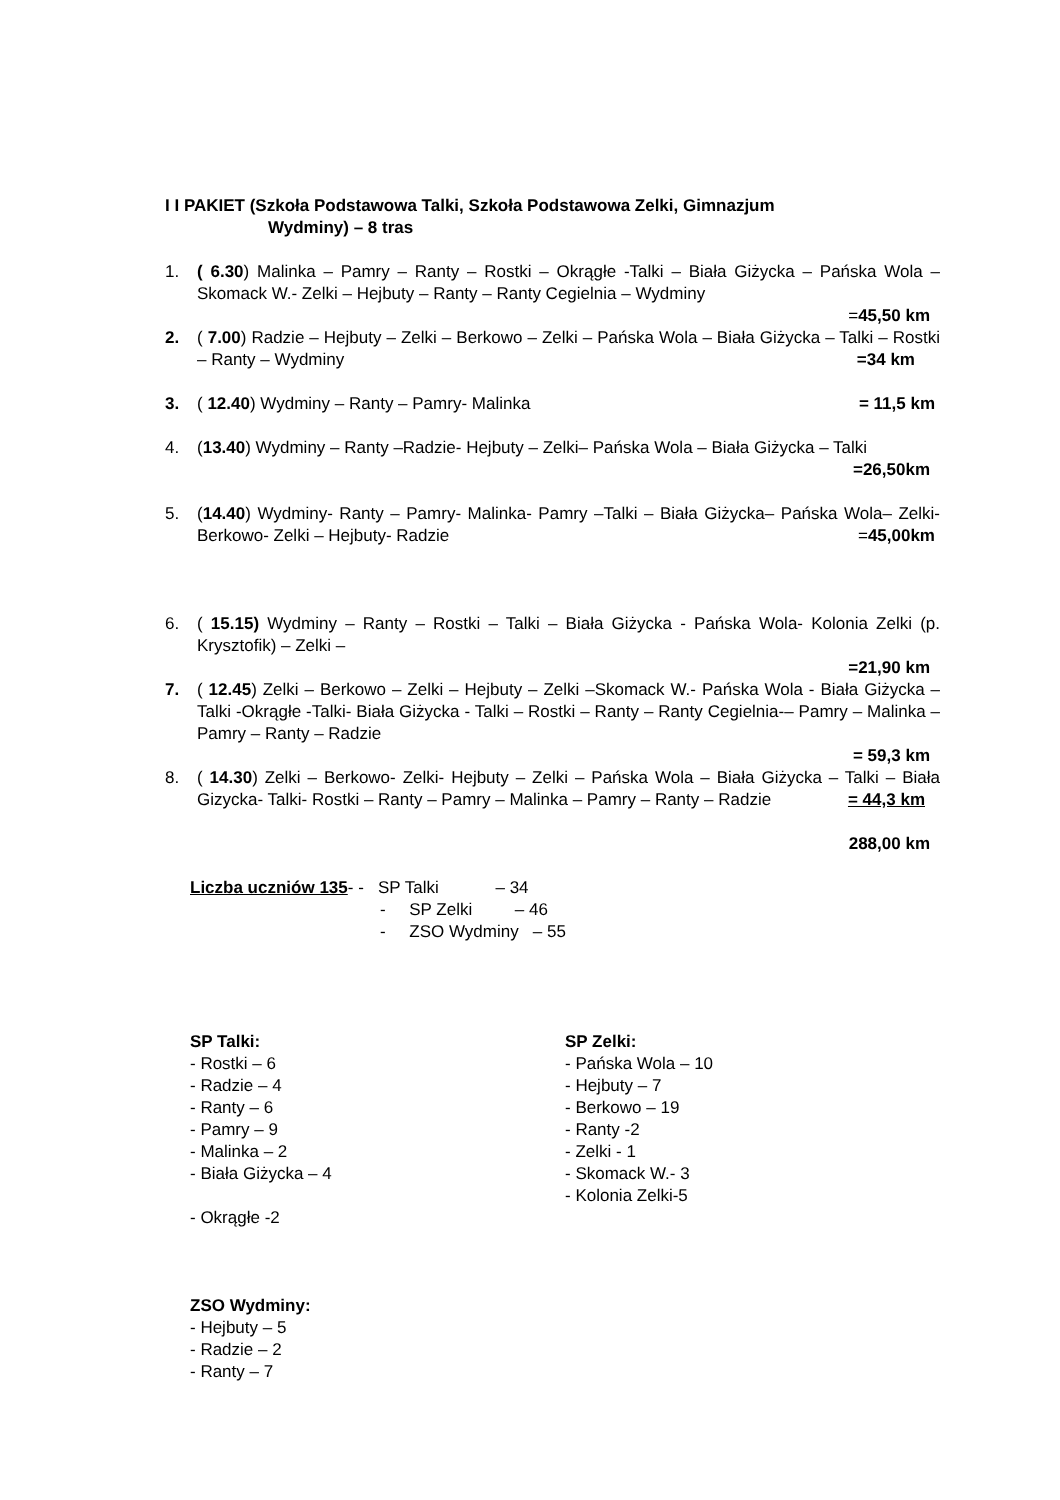I I PAKIET (Szkoła Podstawowa Talki, Szkoła Podstawowa Zelki, Gimnazjum
Wydminy) – 8 tras
1. ( 6.30) Malinka – Pamry – Ranty – Rostki – Okrągłe -Talki – Biała Giżycka – Pańska Wola –Skomack W.- Zelki – Hejbuty – Ranty – Ranty Cegielnia – Wydminy
=45,50 km
2. ( 7.00) Radzie – Hejbuty – Zelki – Berkowo – Zelki – Pańska Wola – Biała Giżycka – Talki – Rostki – Ranty – Wydminy =34 km
3. ( 12.40) Wydminy – Ranty – Pamry- Malinka = 11,5 km
4. (13.40) Wydminy – Ranty –Radzie- Hejbuty – Zelki– Pańska Wola – Biała Giżycka – Talki =26,50km
5. (14.40) Wydminy- Ranty – Pamry- Malinka- Pamry –Talki – Biała Giżycka– Pańska Wola– Zelki-Berkowo- Zelki – Hejbuty- Radzie =45,00km
6. ( 15.15) Wydminy – Ranty – Rostki – Talki – Biała Giżycka - Pańska Wola- Kolonia Zelki (p. Krysztofik) – Zelki –
=21,90 km
7. ( 12.45) Zelki – Berkowo – Zelki – Hejbuty – Zelki –Skomack W.- Pańska Wola - Biała Giżycka – Talki -Okrągłe -Talki- Biała Giżycka - Talki – Rostki – Ranty – Ranty Cegielnia-– Pamry – Malinka – Pamry – Ranty – Radzie
= 59,3 km
8. ( 14.30) Zelki – Berkowo- Zelki- Hejbuty – Zelki – Pańska Wola – Biała Giżycka – Talki – Biała Gizycka- Talki- Rostki – Ranty – Pamry – Malinka – Pamry – Ranty – Radzie = 44,3 km
288,00 km
Liczba uczniów 135- - SP Talki – 34
- SP Zelki – 46
- ZSO Wydminy – 55
SP Talki:
- Rostki – 6
- Radzie – 4
- Ranty – 6
- Pamry – 9
- Malinka – 2
- Biała Giżycka – 4
- Okrągłe -2
SP Zelki:
- Pańska Wola – 10
- Hejbuty – 7
- Berkowo – 19
- Ranty -2
- Zelki - 1
- Skomack W.- 3
- Kolonia Zelki-5
ZSO Wydminy:
- Hejbuty – 5
- Radzie – 2
- Ranty – 7